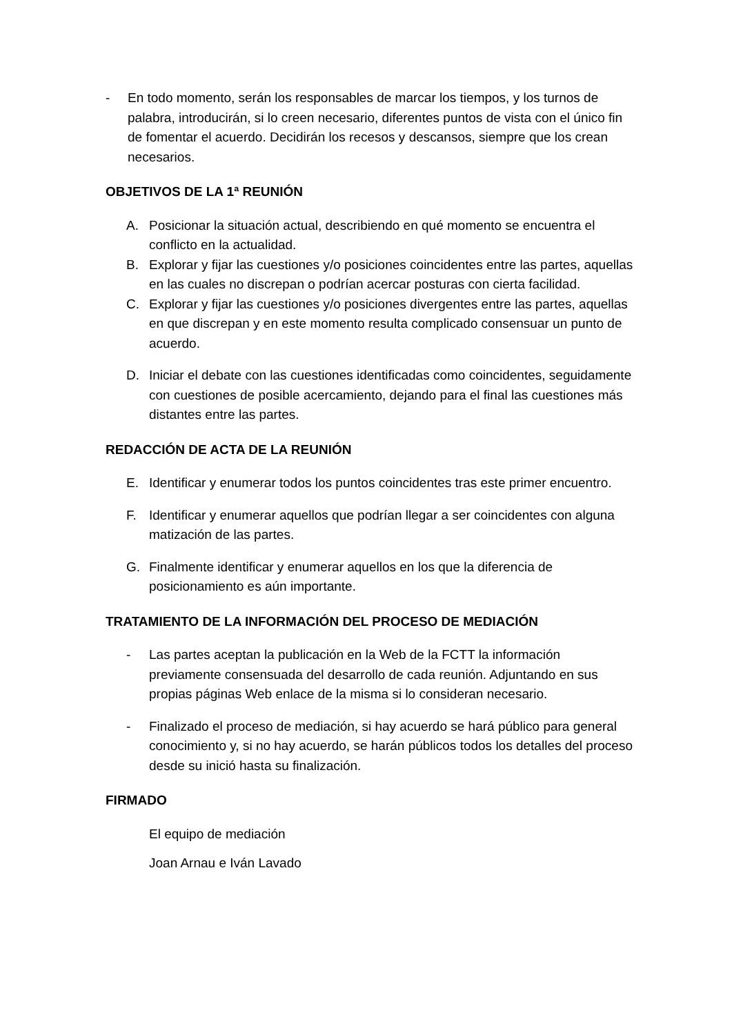- En todo momento, serán los responsables de marcar los tiempos, y los turnos de palabra, introducirán, si lo creen necesario, diferentes puntos de vista con el único fin de fomentar el acuerdo. Decidirán los recesos y descansos, siempre que los crean necesarios.
OBJETIVOS DE LA 1ª REUNIÓN
A. Posicionar la situación actual, describiendo en qué momento se encuentra el conflicto en la actualidad.
B. Explorar y fijar las cuestiones y/o posiciones coincidentes entre las partes, aquellas en las cuales no discrepan o podrían acercar posturas con cierta facilidad.
C. Explorar y fijar las cuestiones y/o posiciones divergentes entre las partes, aquellas en que discrepan y en este momento resulta complicado consensuar un punto de acuerdo.
D. Iniciar el debate con las cuestiones identificadas como coincidentes, seguidamente con cuestiones de posible acercamiento, dejando para el final las cuestiones más distantes entre las partes.
REDACCIÓN DE ACTA DE LA REUNIÓN
E. Identificar y enumerar todos los puntos coincidentes tras este primer encuentro.
F. Identificar y enumerar aquellos que podrían llegar a ser coincidentes con alguna matización de las partes.
G. Finalmente identificar y enumerar aquellos en los que la diferencia de posicionamiento es aún importante.
TRATAMIENTO DE LA INFORMACIÓN DEL PROCESO DE MEDIACIÓN
- Las partes aceptan la publicación en la Web de la FCTT la información previamente consensuada del desarrollo de cada reunión. Adjuntando en sus propias páginas Web enlace de la misma si lo consideran necesario.
- Finalizado el proceso de mediación, si hay acuerdo se hará público para general conocimiento y, si no hay acuerdo, se harán públicos todos los detalles del proceso desde su inició hasta su finalización.
FIRMADO
El equipo de mediación
Joan Arnau e Iván Lavado